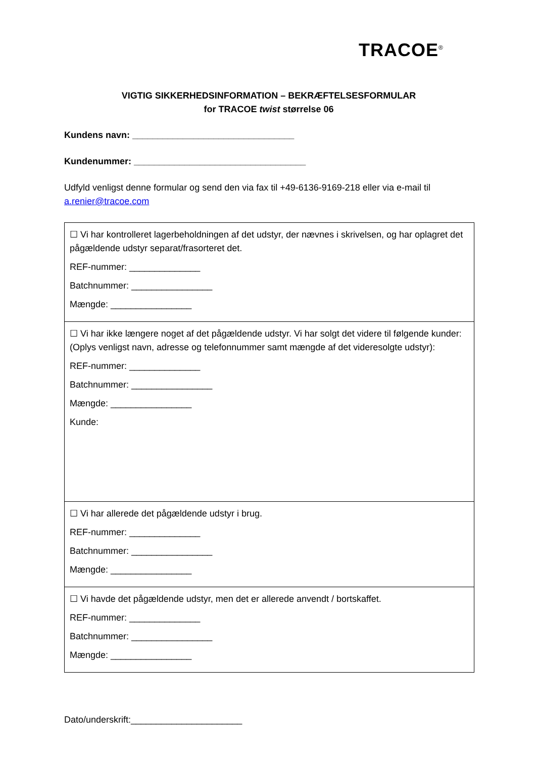TRACOE<sup>®</sup>
VIGTIG SIKKERHEDSINFORMATION – BEKRÆFTELSESFORMULAR
for TRACOE twist størrelse 06
Kundens navn: ________________________________
Kundenummer: __________________________________
Udfyld venligst denne formular og send den via fax til +49-6136-9169-218 eller via e-mail til a.renier@tracoe.com
| ☐ Vi har kontrolleret lagerbeholdningen af det udstyr, der nævnes i skrivelsen, og har oplagret det pågældende udstyr separat/frasorteret det. REF-nummer: ______________ Batchnummer: ________________ Mængde: ________________ |
| ☐ Vi har ikke længere noget af det pågældende udstyr. Vi har solgt det videre til følgende kunder: (Oplys venligst navn, adresse og telefonnummer samt mængde af det videresolgte udstyr): REF-nummer: ______________ Batchnummer: ________________ Mængde: ________________ Kunde: |
| ☐ Vi har allerede det pågældende udstyr i brug. REF-nummer: ______________ Batchnummer: ________________ Mængde: ________________ |
| ☐ Vi havde det pågældende udstyr, men det er allerede anvendt / bortskaffet. REF-nummer: ______________ Batchnummer: ________________ Mængde: ________________ |
Dato/underskrift:______________________